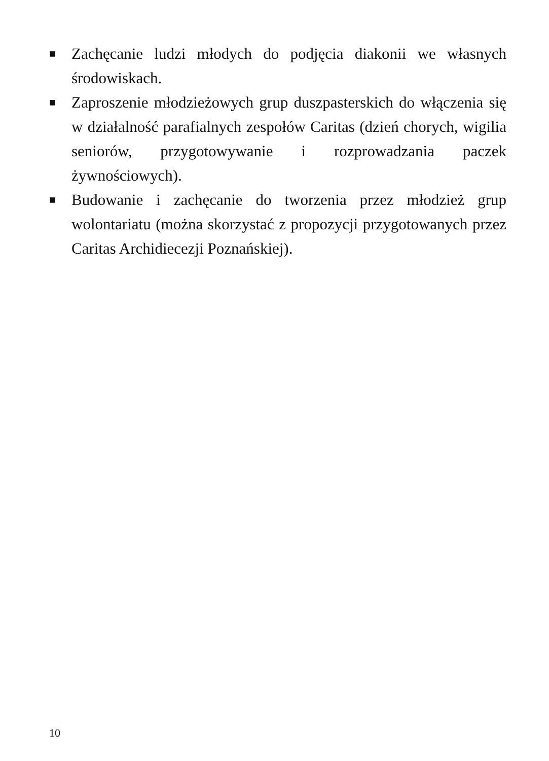■ Zachęcanie ludzi młodych do podjęcia diakonii we własnych środowiskach.
■ Zaproszenie młodzieżowych grup duszpasterskich do włączenia się w działalność parafialnych zespołów Caritas (dzień chorych, wigilia seniorów, przygotowywanie i rozprowadzania paczek żywnościowych).
■ Budowanie i zachęcanie do tworzenia przez młodzież grup wolontariatu (można skorzystać z propozycji przygotowanych przez Caritas Archidiecezji Poznańskiej).
10